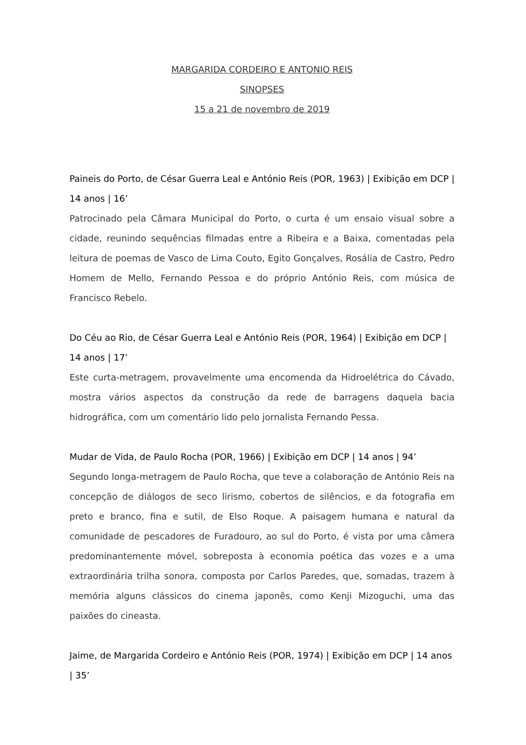MARGARIDA CORDEIRO E ANTONIO REIS
SINOPSES
15 a 21 de novembro de 2019
Paineis do Porto, de César Guerra Leal e António Reis (POR, 1963) | Exibição em DCP | 14 anos | 16’
Patrocinado pela Câmara Municipal do Porto, o curta é um ensaio visual sobre a cidade, reunindo sequências filmadas entre a Ribeira e a Baixa, comentadas pela leitura de poemas de Vasco de Lima Couto, Egito Gonçalves, Rosália de Castro, Pedro Homem de Mello, Fernando Pessoa e do próprio António Reis, com música de Francisco Rebelo.
Do Céu ao Rio, de César Guerra Leal e António Reis (POR, 1964) | Exibição em DCP | 14 anos | 17’
Este curta-metragem, provavelmente uma encomenda da Hidroelétrica do Cávado, mostra vários aspectos da construção da rede de barragens daquela bacia hidrográfica, com um comentário lido pelo jornalista Fernando Pessa.
Mudar de Vida, de Paulo Rocha (POR, 1966) | Exibição em DCP | 14 anos | 94’
Segundo longa-metragem de Paulo Rocha, que teve a colaboração de António Reis na concepção de diálogos de seco lirismo, cobertos de silêncios, e da fotografia em preto e branco, fina e sutil, de Elso Roque. A paisagem humana e natural da comunidade de pescadores de Furadouro, ao sul do Porto, é vista por uma câmera predominantemente móvel, sobreposta à economia poética das vozes e a uma extraordinária trilha sonora, composta por Carlos Paredes, que, somadas, trazem à memória alguns clássicos do cinema japonês, como Kenji Mizoguchi, uma das paixões do cineasta.
Jaime, de Margarida Cordeiro e António Reis (POR, 1974) | Exibição em DCP | 14 anos | 35’